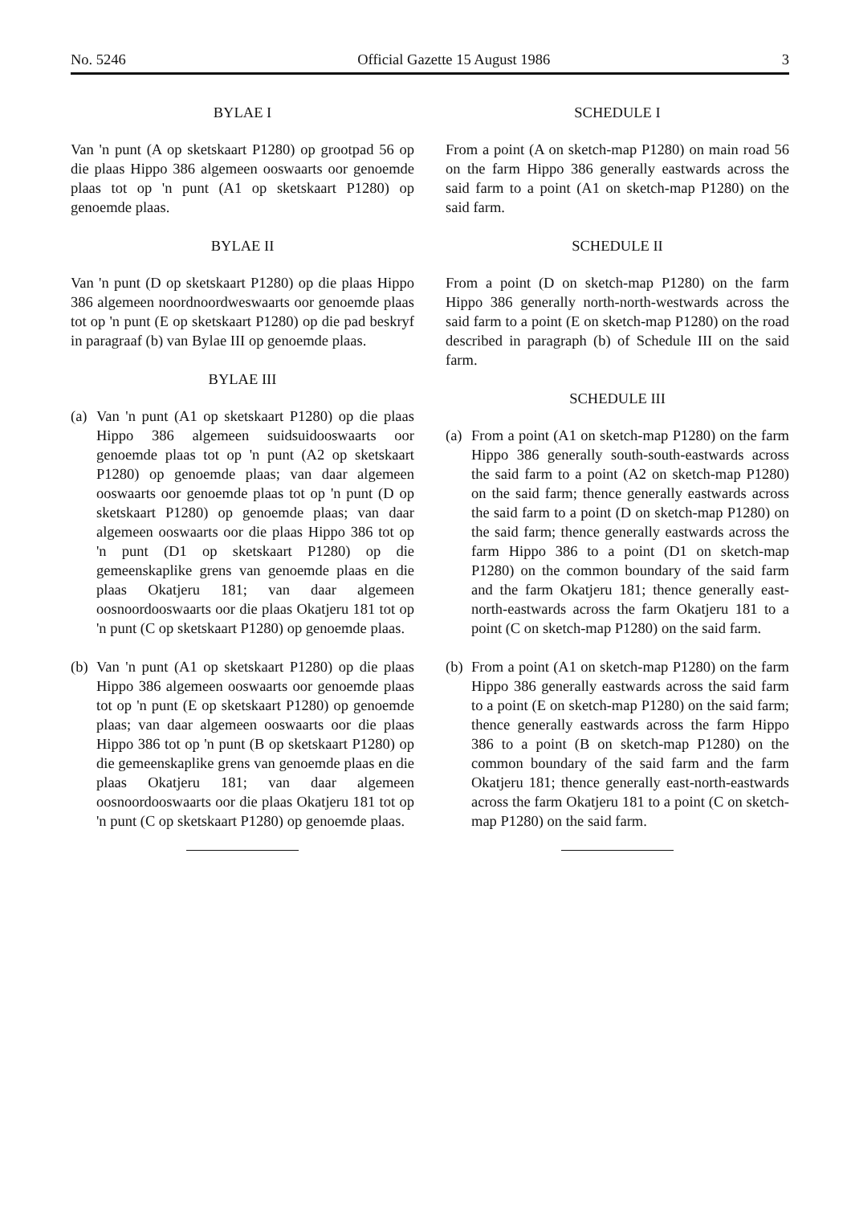No. 5246 Official Gazette 15 August 1986 3
BYLAE I
Van 'n punt (A op sketskaart P1280) op grootpad 56 op die plaas Hippo 386 algemeen ooswaarts oor genoemde plaas tot op 'n punt (A1 op sketskaart P1280) op genoemde plaas.
BYLAE II
Van 'n punt (D op sketskaart P1280) op die plaas Hippo 386 algemeen noordnoordweswaarts oor genoemde plaas tot op 'n punt (E op sketskaart P1280) op die pad beskryf in paragraaf (b) van Bylae III op genoemde plaas.
BYLAE III
(a)
Van 'n punt (A1 op sketskaart P1280) op die plaas Hippo 386 algemeen suidsuidooswaarts oor genoemde plaas tot op 'n punt (A2 op sketskaart P1280) op genoemde plaas; van daar algemeen ooswaarts oor genoemde plaas tot op 'n punt (D op sketskaart P1280) op genoemde plaas; van daar algemeen ooswaarts oor die plaas Hippo 386 tot op 'n punt (D1 op sketskaart P1280) op die gemeenskaplike grens van genoemde plaas en die plaas Okatjeru 181; van daar algemeen oosnoordooswaarts oor die plaas Okatjeru 181 tot op 'n punt (C op sketskaart P1280) op genoemde plaas.
(b)
Van 'n punt (A1 op sketskaart P1280) op die plaas Hippo 386 algemeen ooswaarts oor genoemde plaas tot op 'n punt (E op sketskaart P1280) op genoemde plaas; van daar algemeen ooswaarts oor die plaas Hippo 386 tot op 'n punt (B op sketskaart P1280) op die gemeenskaplike grens van genoemde plaas en die plaas Okatjeru 181; van daar algemeen oosnoordooswaarts oor die plaas Okatjeru 181 tot op 'n punt (C op sketskaart P1280) op genoemde plaas.
SCHEDULE I
From a point (A on sketch-map P1280) on main road 56 on the farm Hippo 386 generally eastwards across the said farm to a point (A1 on sketch-map P1280) on the said farm.
SCHEDULE II
From a point (D on sketch-map P1280) on the farm Hippo 386 generally north-north-westwards across the said farm to a point (E on sketch-map P1280) on the road described in paragraph (b) of Schedule III on the said farm.
SCHEDULE III
(a)
From a point (A1 on sketch-map P1280) on the farm Hippo 386 generally south-south-eastwards across the said farm to a point (A2 on sketch-map P1280) on the said farm; thence generally eastwards across the said farm to a point (D on sketch-map P1280) on the said farm; thence generally eastwards across the farm Hippo 386 to a point (D1 on sketch-map P1280) on the common boundary of the said farm and the farm Okatjeru 181; thence generally east-north-eastwards across the farm Okatjeru 181 to a point (C on sketch-map P1280) on the said farm.
(b)
From a point (A1 on sketch-map P1280) on the farm Hippo 386 generally eastwards across the said farm to a point (E on sketch-map P1280) on the said farm; thence generally eastwards across the farm Hippo 386 to a point (B on sketch-map P1280) on the common boundary of the said farm and the farm Okatjeru 181; thence generally east-north-eastwards across the farm Okatjeru 181 to a point (C on sketch-map P1280) on the said farm.